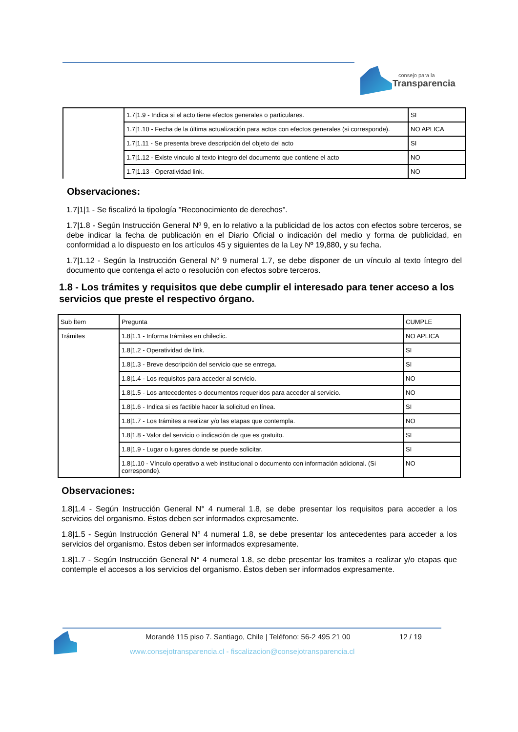consejo para la
Transparencia
| | 1.7/1.9 - Indica si el acto tiene efectos generales o particulares. | SI |
| | 1.7/1.10 - Fecha de la última actualización para actos con efectos generales (si corresponde). | NO APLICA |
| | 1.7/1.11 - Se presenta breve descripción del objeto del acto | SI |
| | 1.7/1.12 - Existe vinculo al texto integro del documento que contiene el acto | NO |
| | 1.7/1.13 - Operatividad link. | NO |
Observaciones:
1.7|1|1 - Se fiscalizó la tipología "Reconocimiento de derechos".
1.7|1.8 - Según Instrucción General Nº 9, en lo relativo a la publicidad de los actos con efectos sobre terceros, se debe indicar la fecha de publicación en el Diario Oficial o indicación del medio y forma de publicidad, en conformidad a lo dispuesto en los artículos 45 y siguientes de la Ley Nº 19,880, y su fecha.
1.7|1.12 - Según la Instrucción General N° 9 numeral 1.7, se debe disponer de un vínculo al texto íntegro del documento que contenga el acto o resolución con efectos sobre terceros.
1.8 - Los trámites y requisitos que debe cumplir el interesado para tener acceso a los servicios que preste el respectivo órgano.
| Sub Ítem | Pregunta | CUMPLE |
| Trámites | 1.8/1.1 - Informa trámites en chileclic. | NO APLICA |
| | 1.8/1.2 - Operatividad de link. | SI |
| | 1.8/1.3 - Breve descripción del servicio que se entrega. | SI |
| | 1.8/1.4 - Los requisitos para acceder al servicio. | NO |
| | 1.8/1.5 - Los antecedentes o documentos requeridos para acceder al servicio. | NO |
| | 1.8/1.6 - Indica si es factible hacer la solicitud en línea. | SI |
| | 1.8/1.7 - Los trámites a realizar y/o las etapas que contempla. | NO |
| | 1.8/1.8 - Valor del servicio o indicación de que es gratuito. | SI |
| | 1.8/1.9 - Lugar o lugares donde se puede solicitar. | SI |
| | 1.8/1.10 - Vínculo operativo a web institucional o documento con información adicional. (Si corresponde). | NO |
Observaciones:
1.8|1.4 - Según Instrucción General N° 4 numeral 1.8, se debe presentar los requisitos para acceder a los servicios del organismo. Éstos deben ser informados expresamente.
1.8|1.5 - Según Instrucción General N° 4 numeral 1.8, se debe presentar los antecedentes para acceder a los servicios del organismo. Éstos deben ser informados expresamente.
1.8|1.7 - Según Instrucción General N° 4 numeral 1.8, se debe presentar los tramites a realizar y/o etapas que contemple el accesos a los servicios del organismo. Éstos deben ser informados expresamente.
Morandé 115 piso 7. Santiago, Chile | Teléfono: 56-2 495 21 00
12 / 19
www.consejotransparencia.cl - fiscalizacion@consejotransparencia.cl